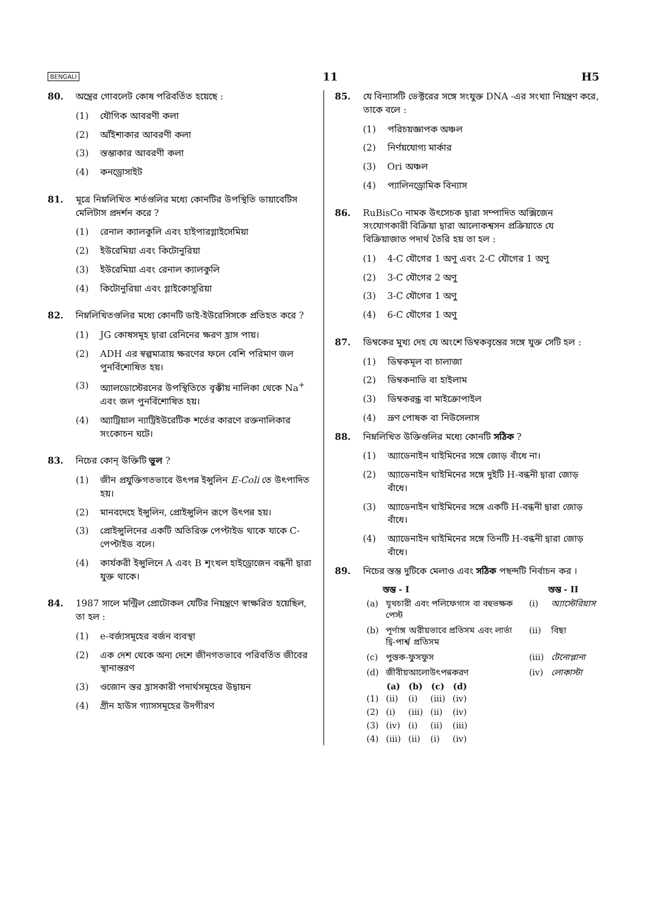BENGALI 11 H5
80. অন্ত্রের গোবলেট কোষ পরিবর্তিত হয়েছে :
(1) যৌগিক আবরণী কলা
(2) আঁইশাকার আবরণী কলা
(3) স্তম্ভাকার আবরণী কলা
(4) কনড্রোসাইট
81. মূত্রে নিম্নলিখিত শর্তগুলির মধ্যে কোনটির উপস্থিতি ডায়াবেটিস মেলিটাস প্রদর্শন করে ?
(1) রেনাল ক্যালকুলি এবং হাইপারগ্লাইসেমিয়া
(2) ইউরেমিয়া এবং কিটোনুরিয়া
(3) ইউরেমিয়া এবং রেনাল ক্যালকুলি
(4) কিটোনুরিয়া এবং গ্লাইকোসুরিয়া
82. নিম্নলিখিতগুলির মধ্যে কোনটি ডাই-ইউরেসিসকে প্রতিহত করে ?
(1) JG কোষসমূহ দ্বারা রেনিনের ক্ষরণ হ্রাস পায়।
(2) ADH এর স্বল্পমাত্রায় ক্ষরণের ফলে বেশি পরিমাণ জল পুনর্বিশোষিত হয়।
(3) অ্যালডোস্টেরনের উপস্থিতিতে বৃক্কীয় নালিকা থেকে Na<sup>+</sup> এবং জল পুনর্বিশোষিত হয়।
(4) অ্যাট্রিয়াল ন্যাট্রিইউরেটিক শর্তের কারণে রক্তনালিকার সংকোচন ঘটে।
83. নিচের কোন্ উক্তিটি ভুল ?
(1) জীন প্রযুক্তিগতভাবে উৎপন্ন ইন্সুলিন E-Coli তে উৎপাদিত হয়।
(2) মানবদেহে ইন্সুলিন, প্রোইন্সুলিন রূপে উৎপন্ন হয়।
(3) প্রোইন্সুলিনের একটি অতিরিক্ত পেপ্টাইড থাকে যাকে C-পেপ্টাইড বলে।
(4) কার্যকরী ইন্সুলিনে A এবং B শৃংখল হাইড্রোজেন বন্ধনী দ্বারা যুক্ত থাকে।
84. 1987 সালে মন্ট্রিল প্রোটোকল যেটির নিয়ন্ত্রণে স্বাক্ষরিত হয়েছিল, তা হল :
(1) e-বর্জ্যসমূহের বর্জন ব্যবস্থা
(2) এক দেশ থেকে অন্য দেশে জীনগতভাবে পরিবর্তিত জীবের স্থানান্তরণ
(3) ওজোন স্তর হ্রাসকারী পদার্থসমূহের উদ্বায়ন
(4) গ্রীন হাউস গ্যাসসমূহের উদগীরণ
85. যে বিন্যাসটি ভেক্টরের সঙ্গে সংযুক্ত DNA -এর সংখ্যা নিয়ন্ত্রণ করে, তাকে বলে :
(1) পরিচয়জ্ঞাপক অঞ্চল
(2) নির্ণয়যোগ্য মার্কার
(3) Ori অঞ্চল
(4) প্যালিনড্রোমিক বিন্যাস
86. RuBisCo নামক উৎসেচক দ্বারা সম্পাদিত অক্সিজেন সংযোগকারী বিক্রিয়া দ্বারা আলোকশ্বসন প্রক্রিয়াতে যে বিক্রিয়াজাত পদার্থ তৈরি হয় তা হল :
(1) 4-C যৌগের 1 অণু এবং 2-C যৌগের 1 অণু
(2) 3-C যৌগের 2 অণু
(3) 3-C যৌগের 1 অণু
(4) 6-C যৌগের 1 অণু
87. ডিম্বকের মুখ্য দেহ যে অংশে ডিম্বকবৃন্তের সঙ্গে যুক্ত সেটি হল :
(1) ডিম্বকমূল বা চালাজা
(2) ডিম্বকনাভি বা হাইলাম
(3) ডিম্বকরন্ধ্র বা মাইক্রোপাইল
(4) ভ্রূণ পোষক বা নিউসেলাস
88. নিম্নলিখিত উক্তিগুলির মধ্যে কোনটি সঠিক ?
(1) অ্যাডেনাইন থাইমিনের সঙ্গে জোড় বাঁধে না।
(2) অ্যাডেনাইন থাইমিনের সঙ্গে দুইটি H-বন্ধনী দ্বারা জোড় বাঁধে।
(3) অ্যাডেনাইন থাইমিনের সঙ্গে একটি H-বন্ধনী দ্বারা জোড় বাঁধে।
(4) অ্যাডেনাইন থাইমিনের সঙ্গে তিনটি H-বন্ধনী দ্বারা জোড় বাঁধে।
89. নিচের স্তম্ভ দুটিকে মেলাও এবং সঠিক পছন্দটি নির্বাচন কর ।
| | স্তম্ভ - I | | স্তম্ভ - II |
| (a) | যূথচারী এবং পলিফেগাস বা বহুভক্ষক পেস্ট | (i) | অ্যাস্টেরিয়াস |
| (b) | পূর্ণাঙ্গ অরীয়ভাবে প্রতিসম এবং লার্ভা দ্বি-পার্শ্ব প্রতিসম | (ii) | বিছা |
| (c) | পুস্তক-ফুসফুস | (iii) | টেনোপ্লানা |
| (d) | জীবীয়আলোউৎপন্নকরণ | (iv) | লোকাস্টা |
| | (a) | (b) | (c) | (d) |
| (1) | (ii) | (i) | (iii) | (iv) |
| (2) | (i) | (iii) | (ii) | (iv) |
| (3) | (iv) | (i) | (ii) | (iii) |
| (4) | (iii) | (ii) | (i) | (iv) |